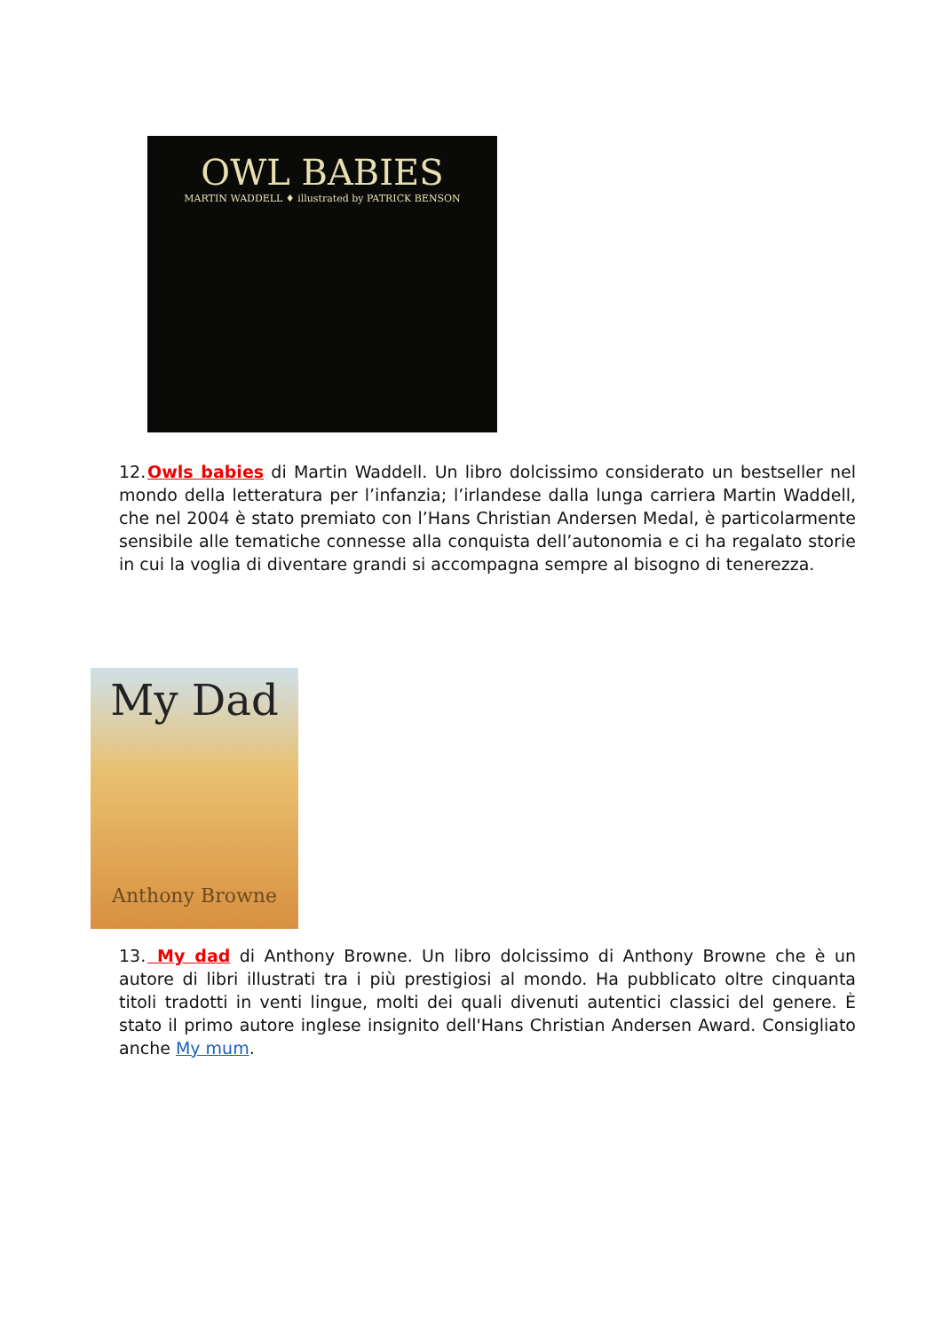OWL BABIES
MARTIN WADDELL ♦ illustrated by PATRICK BENSON
12. Owls babies di Martin Waddell. Un libro dolcissimo considerato un bestseller nel mondo della letteratura per l’infanzia; l’irlandese dalla lunga carriera Martin Waddell, che nel 2004 è stato premiato con l’Hans Christian Andersen Medal, è particolarmente sensibile alle tematiche connesse alla conquista dell’autonomia e ci ha regalato storie in cui la voglia di diventare grandi si accompagna sempre al bisogno di tenerezza.
My Dad
Anthony Browne
13. My dad di Anthony Browne. Un libro dolcissimo di Anthony Browne che è un autore di libri illustrati tra i più prestigiosi al mondo. Ha pubblicato oltre cinquanta titoli tradotti in venti lingue, molti dei quali divenuti autentici classici del genere. È stato il primo autore inglese insignito dell'Hans Christian Andersen Award. Consigliato anche My mum.